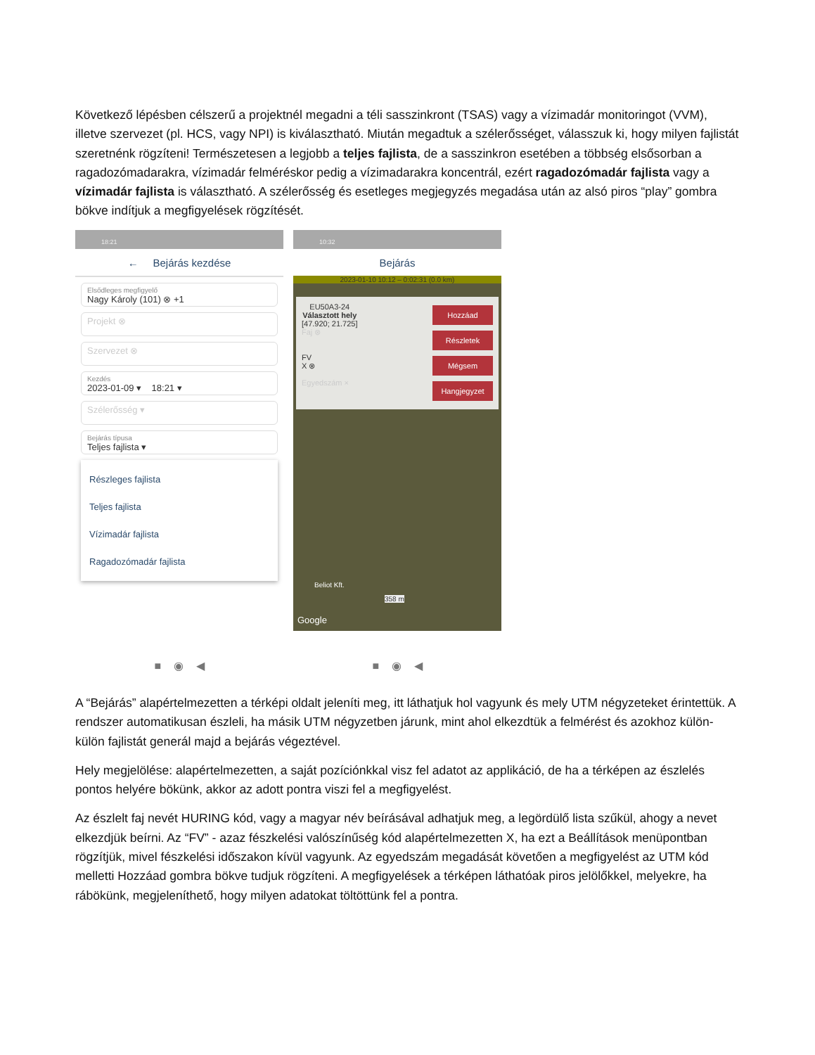Következő lépésben célszerű a projektnél megadni a téli sasszinkront (TSAS) vagy a vízimadár monitoringot (VVM), illetve szervezet (pl. HCS, vagy NPI) is kiválasztható. Miután megadtuk a szélerősséget, válasszuk ki, hogy milyen fajlistát szeretnénk rögzíteni! Természetesen a legjobb a teljes fajlista, de a sasszinkron esetében a többség elsősorban a ragadozómadarakra, vízimadár felméréskor pedig a vízimadarakra koncentrál, ezért ragadozómadár fajlista vagy a vízimadár fajlista is választható. A szélerősség és esetleges megjegyzés megadása után az alsó piros “play” gombra bökve indítjuk a megfigyelések rögzítését.
18:21
← Bejárás kezdése
Elsődleges megfigyelő
Nagy Károly (101) ⊗ +1
Projekt ⊗
Szervezet ⊗
Kezdés
2023-01-09 ▾ 18:21 ▾
Szélerősség ▾
Bejárás típusa
Teljes fajlista ▾
Részleges fajlista
Teljes fajlista
Vízimadár fajlista
Ragadozómadár fajlista
■ ◉ ◀
10:32
Bejárás
2023-01-10 10:12 – 0:02:31 (0.0 km)
EU50A3-24
Választott hely
[47.920; 21.725]
Hozzáad
Faj ⊗
Részletek
FV
X ⊗
Mégsem
Egyedszám ×
Hangjegyzet
Beliot Kft.
358 m
Google
■ ◉ ◀
A “Bejárás” alapértelmezetten a térképi oldalt jeleníti meg, itt láthatjuk hol vagyunk és mely UTM négyzeteket érintettük. A rendszer automatikusan észleli, ha másik UTM négyzetben járunk, mint ahol elkezdtük a felmérést és azokhoz külön-külön fajlistát generál majd a bejárás végeztével.
Hely megjelölése: alapértelmezetten, a saját pozíciónkkal visz fel adatot az applikáció, de ha a térképen az észlelés pontos helyére bökünk, akkor az adott pontra viszi fel a megfigyelést.
Az észlelt faj nevét HURING kód, vagy a magyar név beírásával adhatjuk meg, a legördülő lista szűkül, ahogy a nevet elkezdjük beírni. Az “FV” - azaz fészkelési valószínűség kód alapértelmezetten X, ha ezt a Beállítások menüpontban rögzítjük, mivel fészkelési időszakon kívül vagyunk. Az egyedszám megadását követően a megfigyelést az UTM kód melletti Hozzáad gombra bökve tudjuk rögzíteni. A megfigyelések a térképen láthatóak piros jelölőkkel, melyekre, ha rábökünk, megjeleníthető, hogy milyen adatokat töltöttünk fel a pontra.